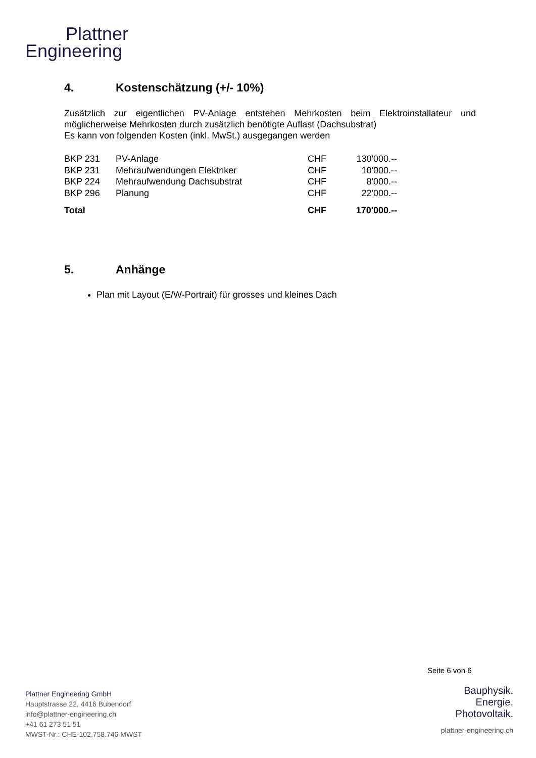Plattner
Engineering
4. Kostenschätzung (+/- 10%)
Zusätzlich zur eigentlichen PV-Anlage entstehen Mehrkosten beim Elektroinstallateur und möglicherweise Mehrkosten durch zusätzlich benötigte Auflast (Dachsubstrat)
Es kann von folgenden Kosten (inkl. MwSt.) ausgegangen werden
| BKP 231 | PV-Anlage | CHF | 130'000.-- |
| BKP 231 | Mehraufwendungen Elektriker | CHF | 10'000.-- |
| BKP 224 | Mehraufwendung Dachsubstrat | CHF | 8'000.-- |
| BKP 296 | Planung | CHF | 22'000.-- |
| Total | | CHF | 170'000.-- |
5. Anhänge
Plan mit Layout (E/W-Portrait) für grosses und kleines Dach
Seite 6 von 6
Plattner Engineering GmbH
Hauptstrasse 22, 4416 Bubendorf
info@plattner-engineering.ch
+41 61 273 51 51
MWST-Nr.: CHE-102.758.746 MWST
Bauphysik.
Energie.
Photovoltaik.
plattner-engineering.ch